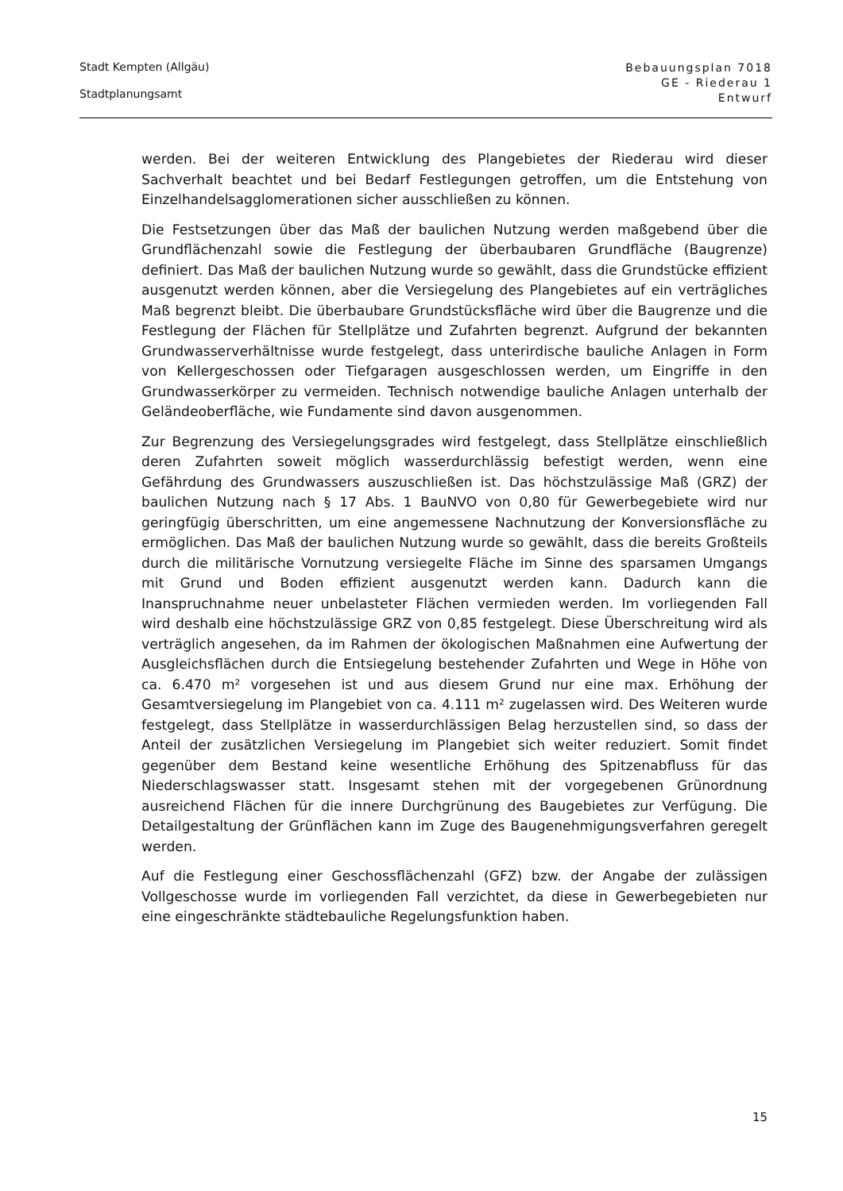Stadt Kempten (Allgäu)
Stadtplanungsamt
Bebauungsplan 7018
GE - Riederau 1
Entwurf
werden. Bei der weiteren Entwicklung des Plangebietes der Riederau wird dieser Sachverhalt beachtet und bei Bedarf Festlegungen getroffen, um die Entstehung von Einzelhandelsagglomerationen sicher ausschließen zu können.
Die Festsetzungen über das Maß der baulichen Nutzung werden maßgebend über die Grundflächenzahl sowie die Festlegung der überbaubaren Grundfläche (Baugrenze) definiert. Das Maß der baulichen Nutzung wurde so gewählt, dass die Grundstücke effizient ausgenutzt werden können, aber die Versiegelung des Plangebietes auf ein verträgliches Maß begrenzt bleibt. Die überbaubare Grundstücksfläche wird über die Baugrenze und die Festlegung der Flächen für Stellplätze und Zufahrten begrenzt. Aufgrund der bekannten Grundwasserverhältnisse wurde festgelegt, dass unterirdische bauliche Anlagen in Form von Kellergeschossen oder Tiefgaragen ausgeschlossen werden, um Eingriffe in den Grundwasserkörper zu vermeiden. Technisch notwendige bauliche Anlagen unterhalb der Geländeoberfläche, wie Fundamente sind davon ausgenommen.
Zur Begrenzung des Versiegelungsgrades wird festgelegt, dass Stellplätze einschließlich deren Zufahrten soweit möglich wasserdurchlässig befestigt werden, wenn eine Gefährdung des Grundwassers auszuschließen ist. Das höchstzulässige Maß (GRZ) der baulichen Nutzung nach § 17 Abs. 1 BauNVO von 0,80 für Gewerbegebiete wird nur geringfügig überschritten, um eine angemessene Nachnutzung der Konversionsfläche zu ermöglichen. Das Maß der baulichen Nutzung wurde so gewählt, dass die bereits Großteils durch die militärische Vornutzung versiegelte Fläche im Sinne des sparsamen Umgangs mit Grund und Boden effizient ausgenutzt werden kann. Dadurch kann die Inanspruchnahme neuer unbelasteter Flächen vermieden werden. Im vorliegenden Fall wird deshalb eine höchstzulässige GRZ von 0,85 festgelegt. Diese Überschreitung wird als verträglich angesehen, da im Rahmen der ökologischen Maßnahmen eine Aufwertung der Ausgleichsflächen durch die Entsiegelung bestehender Zufahrten und Wege in Höhe von ca. 6.470 m² vorgesehen ist und aus diesem Grund nur eine max. Erhöhung der Gesamtversiegelung im Plangebiet von ca. 4.111 m² zugelassen wird. Des Weiteren wurde festgelegt, dass Stellplätze in wasserdurchlässigen Belag herzustellen sind, so dass der Anteil der zusätzlichen Versiegelung im Plangebiet sich weiter reduziert. Somit findet gegenüber dem Bestand keine wesentliche Erhöhung des Spitzenabfluss für das Niederschlagswasser statt. Insgesamt stehen mit der vorgegebenen Grünordnung ausreichend Flächen für die innere Durchgrünung des Baugebietes zur Verfügung. Die Detailgestaltung der Grünflächen kann im Zuge des Baugenehmigungsverfahren geregelt werden.
Auf die Festlegung einer Geschossflächenzahl (GFZ) bzw. der Angabe der zulässigen Vollgeschosse wurde im vorliegenden Fall verzichtet, da diese in Gewerbegebieten nur eine eingeschränkte städtebauliche Regelungsfunktion haben.
15